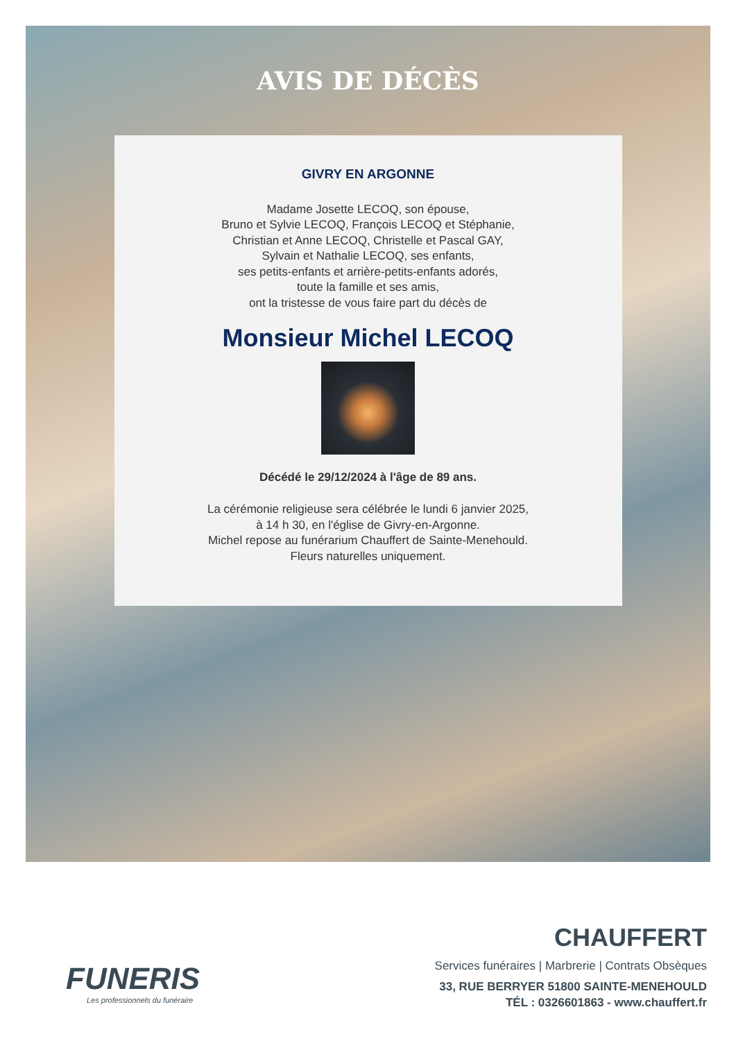AVIS DE DÉCÈS
GIVRY EN ARGONNE
Madame Josette LECOQ, son épouse,
Bruno et Sylvie LECOQ, François LECOQ et Stéphanie,
Christian et Anne LECOQ, Christelle et Pascal GAY,
Sylvain et Nathalie LECOQ, ses enfants,
ses petits-enfants et arrière-petits-enfants adorés,
toute la famille et ses amis,
ont la tristesse de vous faire part du décès de
Monsieur Michel LECOQ
Décédé le 29/12/2024 à l'âge de 89 ans.
La cérémonie religieuse sera célébrée le lundi 6 janvier 2025,
à 14 h 30, en l'église de Givry-en-Argonne.
Michel repose au funérarium Chauffert de Sainte-Menehould.
Fleurs naturelles uniquement.
FUNERIS
Les professionnels du funéraire
CHAUFFERT
Services funéraires | Marbrerie | Contrats Obsèques
33, RUE BERRYER 51800 SAINTE-MENEHOULD
TÉL : 0326601863 - www.chauffert.fr